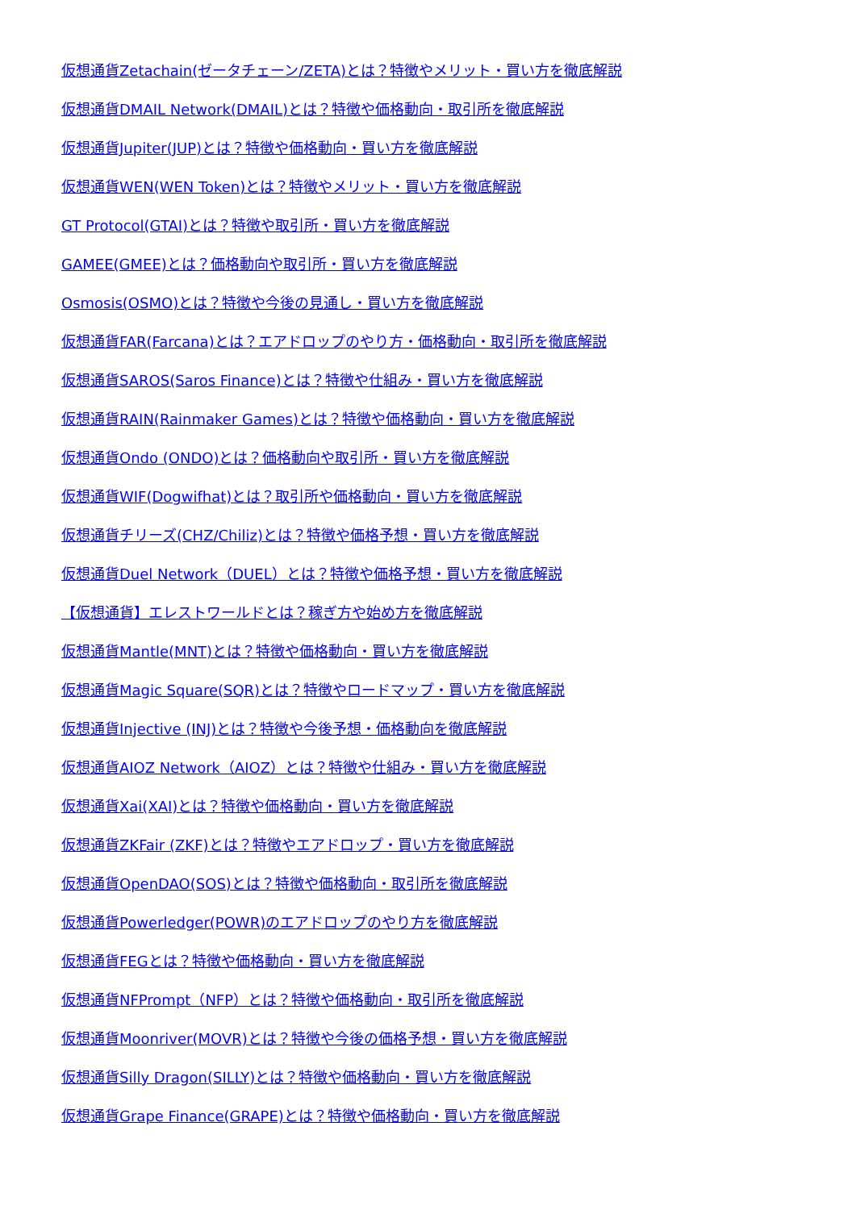仮想通貨Zetachain(ゼータチェーン/ZETA)とは？特徴やメリット・買い方を徹底解説
仮想通貨DMAIL Network(DMAIL)とは？特徴や価格動向・取引所を徹底解説
仮想通貨Jupiter(JUP)とは？特徴や価格動向・買い方を徹底解説
仮想通貨WEN(WEN Token)とは？特徴やメリット・買い方を徹底解説
GT Protocol(GTAI)とは？特徴や取引所・買い方を徹底解説
GAMEE(GMEE)とは？価格動向や取引所・買い方を徹底解説
Osmosis(OSMO)とは？特徴や今後の見通し・買い方を徹底解説
仮想通貨FAR(Farcana)とは？エアドロップのやり方・価格動向・取引所を徹底解説
仮想通貨SAROS(Saros Finance)とは？特徴や仕組み・買い方を徹底解説
仮想通貨RAIN(Rainmaker Games)とは？特徴や価格動向・買い方を徹底解説
仮想通貨Ondo (ONDO)とは？価格動向や取引所・買い方を徹底解説
仮想通貨WIF(Dogwifhat)とは？取引所や価格動向・買い方を徹底解説
仮想通貨チリーズ(CHZ/Chiliz)とは？特徴や価格予想・買い方を徹底解説
仮想通貨Duel Network（DUEL）とは？特徴や価格予想・買い方を徹底解説
【仮想通貨】エレストワールドとは？稼ぎ方や始め方を徹底解説
仮想通貨Mantle(MNT)とは？特徴や価格動向・買い方を徹底解説
仮想通貨Magic Square(SQR)とは？特徴やロードマップ・買い方を徹底解説
仮想通貨Injective (INJ)とは？特徴や今後予想・価格動向を徹底解説
仮想通貨AIOZ Network（AIOZ）とは？特徴や仕組み・買い方を徹底解説
仮想通貨Xai(XAI)とは？特徴や価格動向・買い方を徹底解説
仮想通貨ZKFair (ZKF)とは？特徴やエアドロップ・買い方を徹底解説
仮想通貨OpenDAO(SOS)とは？特徴や価格動向・取引所を徹底解説
仮想通貨Powerledger(POWR)のエアドロップのやり方を徹底解説
仮想通貨FEGとは？特徴や価格動向・買い方を徹底解説
仮想通貨NFPrompt（NFP）とは？特徴や価格動向・取引所を徹底解説
仮想通貨Moonriver(MOVR)とは？特徴や今後の価格予想・買い方を徹底解説
仮想通貨Silly Dragon(SILLY)とは？特徴や価格動向・買い方を徹底解説
仮想通貨Grape Finance(GRAPE)とは？特徴や価格動向・買い方を徹底解説